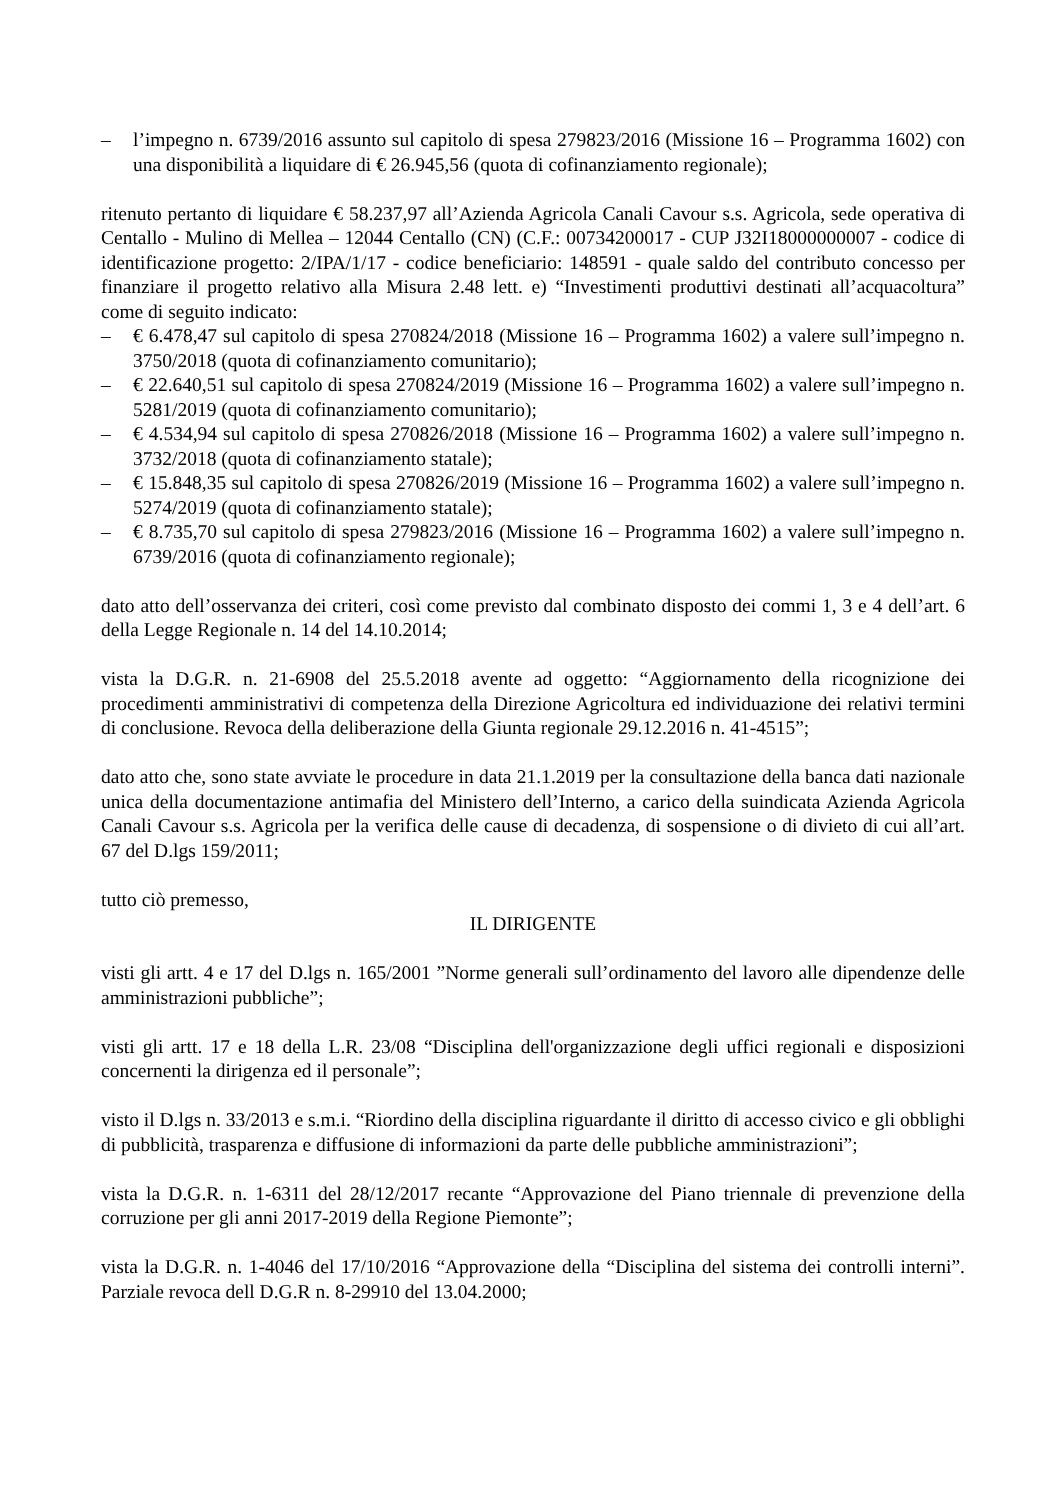– l’impegno n. 6739/2016 assunto sul capitolo di spesa 279823/2016 (Missione 16 – Programma 1602) con una disponibilità a liquidare di € 26.945,56 (quota di cofinanziamento regionale);
ritenuto pertanto di liquidare € 58.237,97 all’Azienda Agricola Canali Cavour s.s. Agricola, sede operativa di Centallo - Mulino di Mellea – 12044 Centallo (CN) (C.F.: 00734200017 - CUP J32I18000000007 - codice di identificazione progetto: 2/IPA/1/17 - codice beneficiario: 148591 - quale saldo del contributo concesso per finanziare il progetto relativo alla Misura 2.48 lett. e) “Investimenti produttivi destinati all’acquacoltura” come di seguito indicato:
– € 6.478,47 sul capitolo di spesa 270824/2018 (Missione 16 – Programma 1602) a valere sull’impegno n. 3750/2018 (quota di cofinanziamento comunitario);
– € 22.640,51 sul capitolo di spesa 270824/2019 (Missione 16 – Programma 1602) a valere sull’impegno n. 5281/2019 (quota di cofinanziamento comunitario);
– € 4.534,94 sul capitolo di spesa 270826/2018 (Missione 16 – Programma 1602) a valere sull’impegno n. 3732/2018 (quota di cofinanziamento statale);
– € 15.848,35 sul capitolo di spesa 270826/2019 (Missione 16 – Programma 1602) a valere sull’impegno n. 5274/2019 (quota di cofinanziamento statale);
– € 8.735,70 sul capitolo di spesa 279823/2016 (Missione 16 – Programma 1602) a valere sull’impegno n. 6739/2016 (quota di cofinanziamento regionale);
dato atto dell’osservanza dei criteri, così come previsto dal combinato disposto dei commi 1, 3 e 4 dell’art. 6 della Legge Regionale n. 14 del 14.10.2014;
vista la D.G.R. n. 21-6908 del 25.5.2018 avente ad oggetto: “Aggiornamento della ricognizione dei procedimenti amministrativi di competenza della Direzione Agricoltura ed individuazione dei relativi termini di conclusione. Revoca della deliberazione della Giunta regionale 29.12.2016 n. 41-4515”;
dato atto che, sono state avviate le procedure in data 21.1.2019 per la consultazione della banca dati nazionale unica della documentazione antimafia del Ministero dell’Interno, a carico della suindicata Azienda Agricola Canali Cavour s.s. Agricola per la verifica delle cause di decadenza, di sospensione o di divieto di cui all’art. 67 del D.lgs 159/2011;
tutto ciò premesso,
IL DIRIGENTE
visti gli artt. 4 e 17 del D.lgs n. 165/2001 ”Norme generali sull’ordinamento del lavoro alle dipendenze delle amministrazioni pubbliche”;
visti gli artt. 17 e 18 della L.R. 23/08 “Disciplina dell'organizzazione degli uffici regionali e disposizioni concernenti la dirigenza ed il personale”;
visto il D.lgs n. 33/2013 e s.m.i. “Riordino della disciplina riguardante il diritto di accesso civico e gli obblighi di pubblicità, trasparenza e diffusione di informazioni da parte delle pubbliche amministrazioni”;
vista la D.G.R. n. 1-6311 del 28/12/2017 recante “Approvazione del Piano triennale di prevenzione della corruzione per gli anni 2017-2019 della Regione Piemonte”;
vista la D.G.R. n. 1-4046 del 17/10/2016 “Approvazione della “Disciplina del sistema dei controlli interni”. Parziale revoca dell D.G.R n. 8-29910 del 13.04.2000;